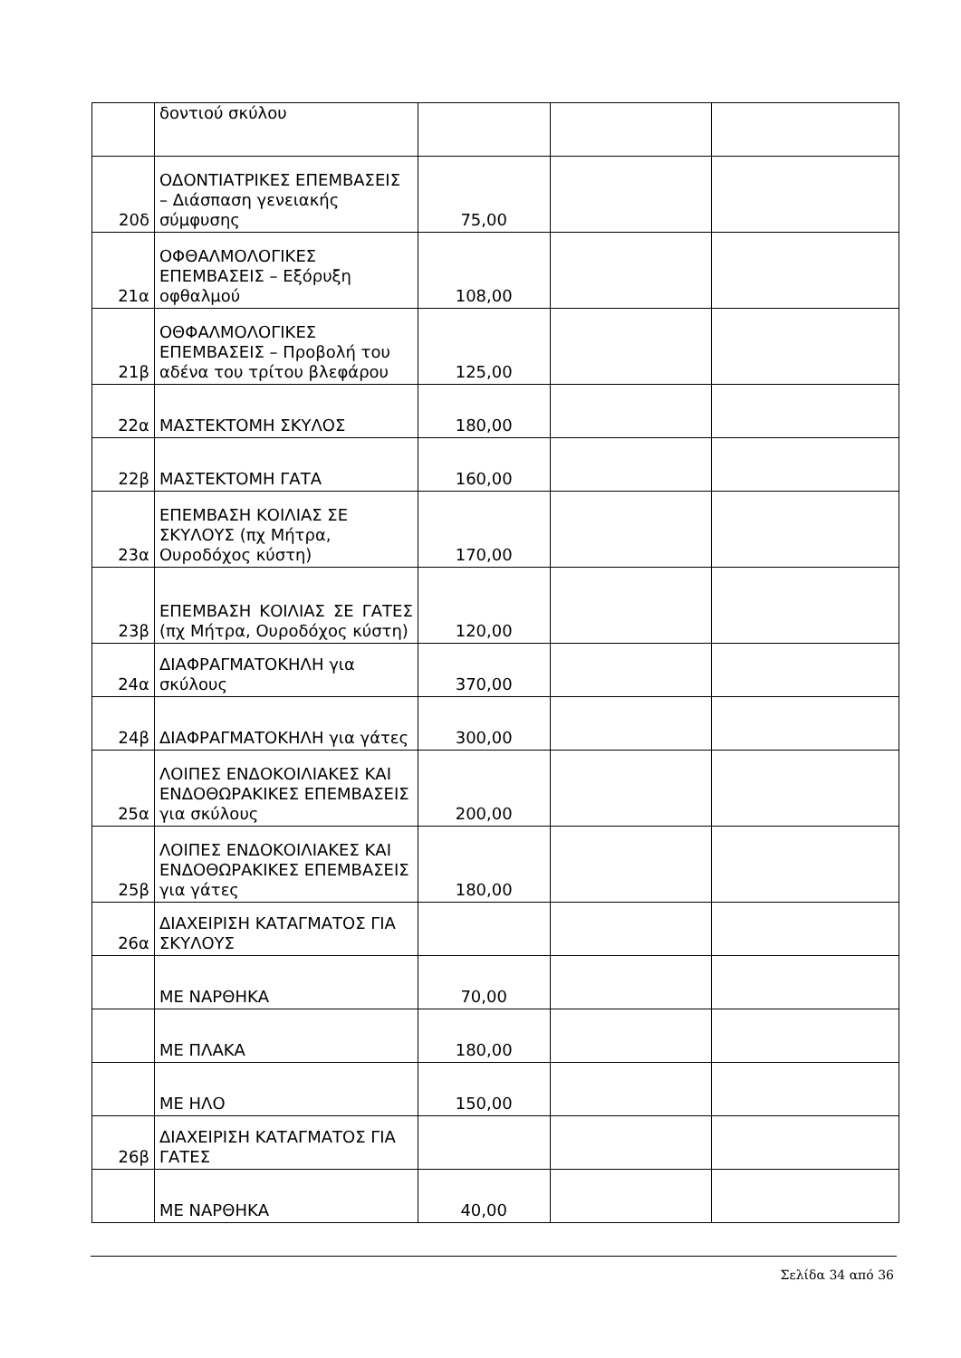| | δοντιού σκύλου | | | |
| 20δ | ΟΔΟΝΤΙΑΤΡΙΚΕΣ ΕΠΕΜΒΑΣΕΙΣ – Διάσπαση γενειακής σύμφυσης | 75,00 | | |
| 21α | ΟΦΘΑΛΜΟΛΟΓΙΚΕΣ ΕΠΕΜΒΑΣΕΙΣ – Εξόρυξη οφθαλμού | 108,00 | | |
| 21β | ΟΘΦΑΛΜΟΛΟΓΙΚΕΣ ΕΠΕΜΒΑΣΕΙΣ – Προβολή του αδένα του τρίτου βλεφάρου | 125,00 | | |
| 22α | ΜΑΣΤΕΚΤΟΜΗ ΣΚΥΛΟΣ | 180,00 | | |
| 22β | ΜΑΣΤΕΚΤΟΜΗ ΓΑΤΑ | 160,00 | | |
| 23α | ΕΠΕΜΒΑΣΗ ΚΟΙΛΙΑΣ ΣΕ ΣΚΥΛΟΥΣ (πχ Μήτρα, Ουροδόχος κύστη) | 170,00 | | |
| 23β | ΕΠΕΜΒΑΣΗ ΚΟΙΛΙΑΣ ΣΕ ΓΑΤΕΣ (πχ Μήτρα, Ουροδόχος κύστη) | 120,00 | | |
| 24α | ΔΙΑΦΡΑΓΜΑΤΟΚΗΛΗ για σκύλους | 370,00 | | |
| 24β | ΔΙΑΦΡΑΓΜΑΤΟΚΗΛΗ για γάτες | 300,00 | | |
| 25α | ΛΟΙΠΕΣ ΕΝΔΟΚΟΙΛΙΑΚΕΣ ΚΑΙ ΕΝΔΟΘΩΡΑΚΙΚΕΣ ΕΠΕΜΒΑΣΕΙΣ για σκύλους | 200,00 | | |
| 25β | ΛΟΙΠΕΣ ΕΝΔΟΚΟΙΛΙΑΚΕΣ ΚΑΙ ΕΝΔΟΘΩΡΑΚΙΚΕΣ ΕΠΕΜΒΑΣΕΙΣ για γάτες | 180,00 | | |
| 26α | ΔΙΑΧΕΙΡΙΣΗ ΚΑΤΑΓΜΑΤΟΣ ΓΙΑ ΣΚΥΛΟΥΣ | | | |
| | ΜΕ ΝΑΡΘΗΚΑ | 70,00 | | |
| | ΜΕ ΠΛΑΚΑ | 180,00 | | |
| | ΜΕ ΗΛΟ | 150,00 | | |
| 26β | ΔΙΑΧΕΙΡΙΣΗ ΚΑΤΑΓΜΑΤΟΣ ΓΙΑ ΓΑΤΕΣ | | | |
| | ΜΕ ΝΑΡΘΗΚΑ | 40,00 | | |
Σελίδα 34 από 36